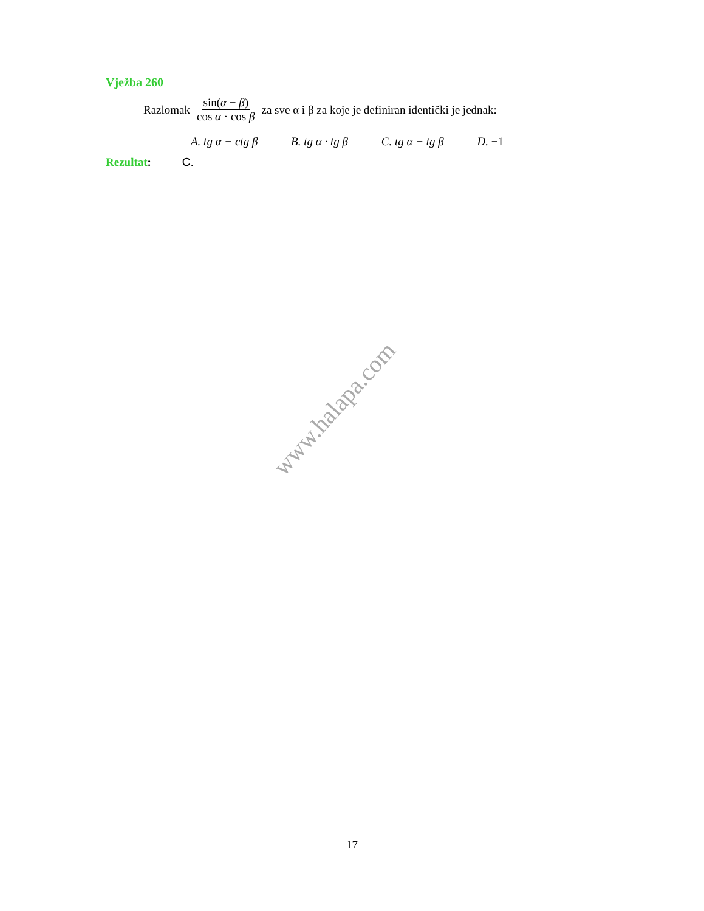Vježba 260
Razlomak sin(α − β) cos α · cos β za sve α i β za koje je definiran identički je jednak:
A. tg α − ctg β B. tg α · tg β C. tg α − tg β D. −1
Rezultat: C.
www.halapa.com
17